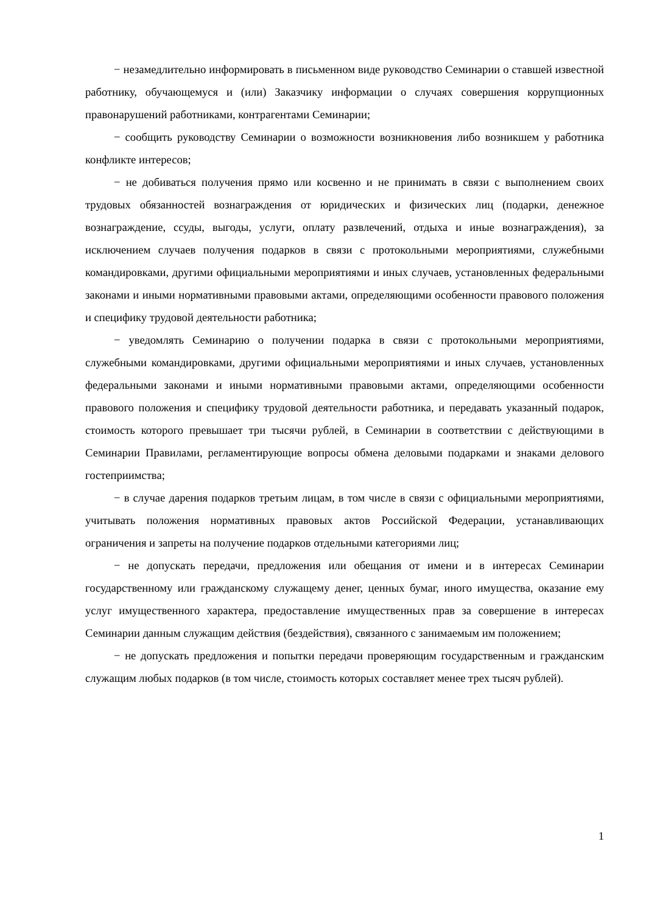− незамедлительно информировать в письменном виде руководство Семинарии о ставшей известной работнику, обучающемуся и (или) Заказчику информации о случаях совершения коррупционных правонарушений работниками, контрагентами Семинарии;
− сообщить руководству Семинарии о возможности возникновения либо возникшем у работника конфликте интересов;
− не добиваться получения прямо или косвенно и не принимать в связи с выполнением своих трудовых обязанностей вознаграждения от юридических и физических лиц (подарки, денежное вознаграждение, ссуды, выгоды, услуги, оплату развлечений, отдыха и иные вознаграждения), за исключением случаев получения подарков в связи с протокольными мероприятиями, служебными командировками, другими официальными мероприятиями и иных случаев, установленных федеральными законами и иными нормативными правовыми актами, определяющими особенности правового положения и специфику трудовой деятельности работника;
− уведомлять Семинарию о получении подарка в связи с протокольными мероприятиями, служебными командировками, другими официальными мероприятиями и иных случаев, установленных федеральными законами и иными нормативными правовыми актами, определяющими особенности правового положения и специфику трудовой деятельности работника, и передавать указанный подарок, стоимость которого превышает три тысячи рублей, в Семинарии в соответствии с действующими в Семинарии Правилами, регламентирующие вопросы обмена деловыми подарками и знаками делового гостеприимства;
− в случае дарения подарков третьим лицам, в том числе в связи с официальными мероприятиями, учитывать положения нормативных правовых актов Российской Федерации, устанавливающих ограничения и запреты на получение подарков отдельными категориями лиц;
− не допускать передачи, предложения или обещания от имени и в интересах Семинарии государственному или гражданскому служащему денег, ценных бумаг, иного имущества, оказание ему услуг имущественного характера, предоставление имущественных прав за совершение в интересах Семинарии данным служащим действия (бездействия), связанного с занимаемым им положением;
− не допускать предложения и попытки передачи проверяющим государственным и гражданским служащим любых подарков (в том числе, стоимость которых составляет менее трех тысяч рублей).
1